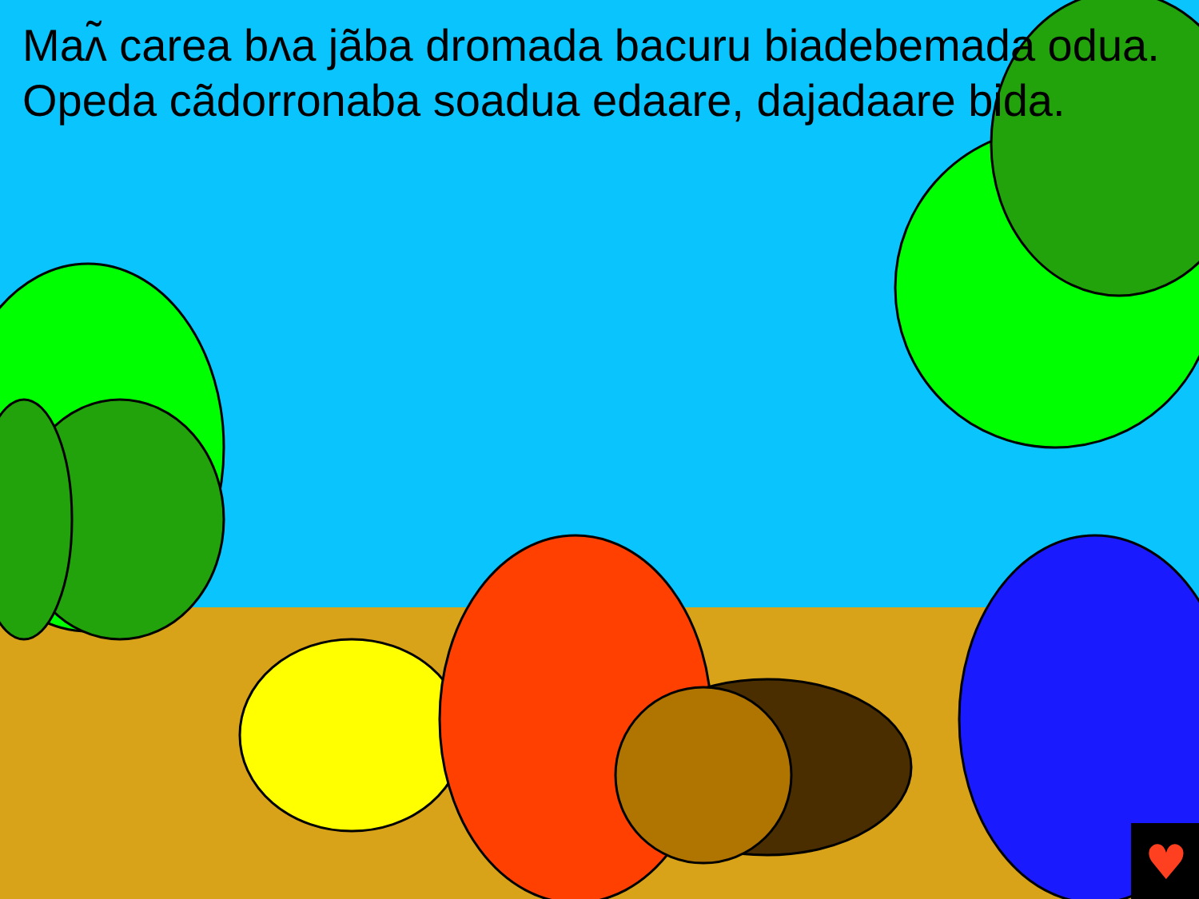♥
Maʌ̃ carea bʌa jãba dromada bacuru biadebemada odua. Opeda cãdorronaba soadua edaare, dajadaare bida.